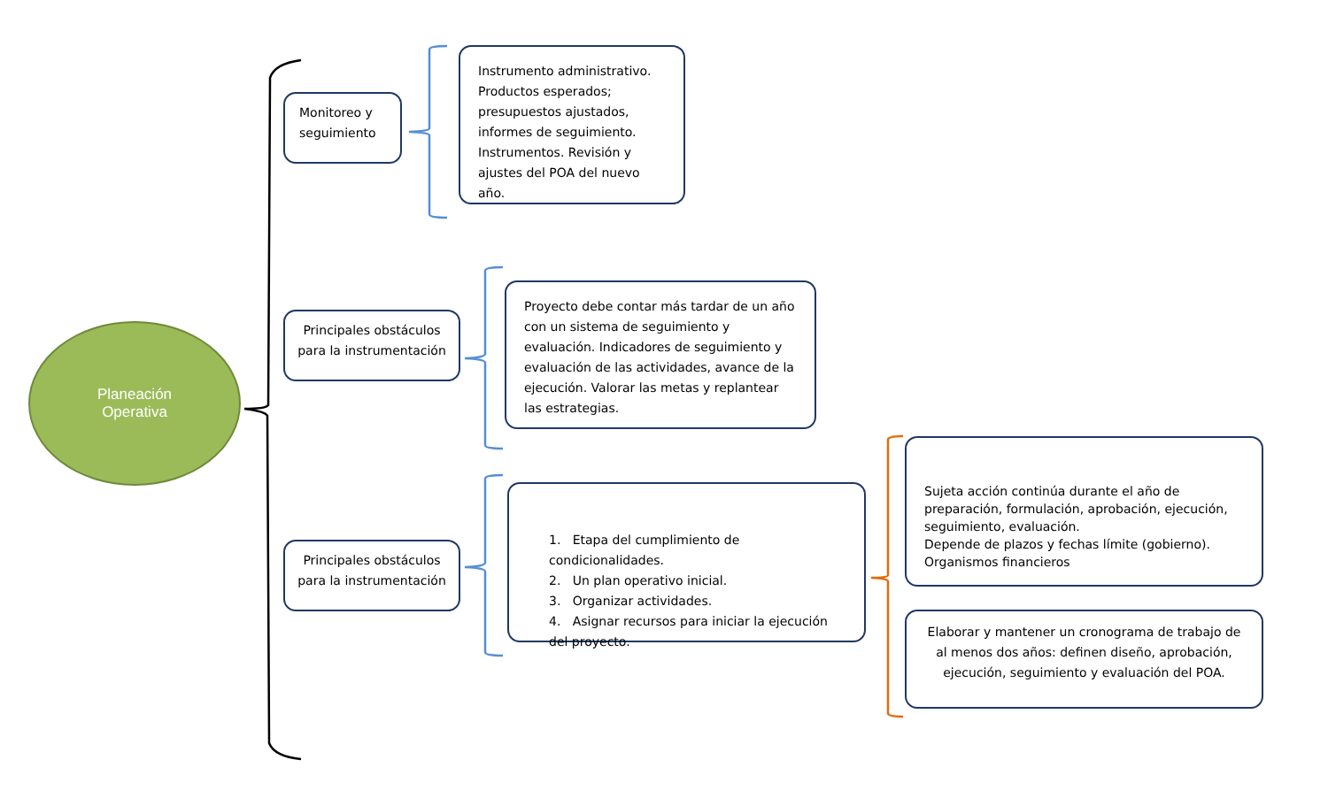Planeación
Operativa
Monitoreo y
seguimiento
Instrumento administrativo. Productos esperados; presupuestos ajustados, informes de seguimiento. Instrumentos. Revisión y ajustes del POA del nuevo año.
Principales obstáculos para la instrumentación
Proyecto debe contar más tardar de un año con un sistema de seguimiento y evaluación. Indicadores de seguimiento y evaluación de las actividades, avance de la ejecución. Valorar las metas y replantear las estrategias.
Principales obstáculos para la instrumentación
1. Etapa del cumplimiento de condicionalidades.
2. Un plan operativo inicial.
3. Organizar actividades.
4. Asignar recursos para iniciar la ejecución del proyecto.
Sujeta acción continúa durante el año de preparación, formulación, aprobación, ejecución, seguimiento, evaluación.
Depende de plazos y fechas límite (gobierno).
Organismos financieros
Elaborar y mantener un cronograma de trabajo de al menos dos años: definen diseño, aprobación, ejecución, seguimiento y evaluación del POA.